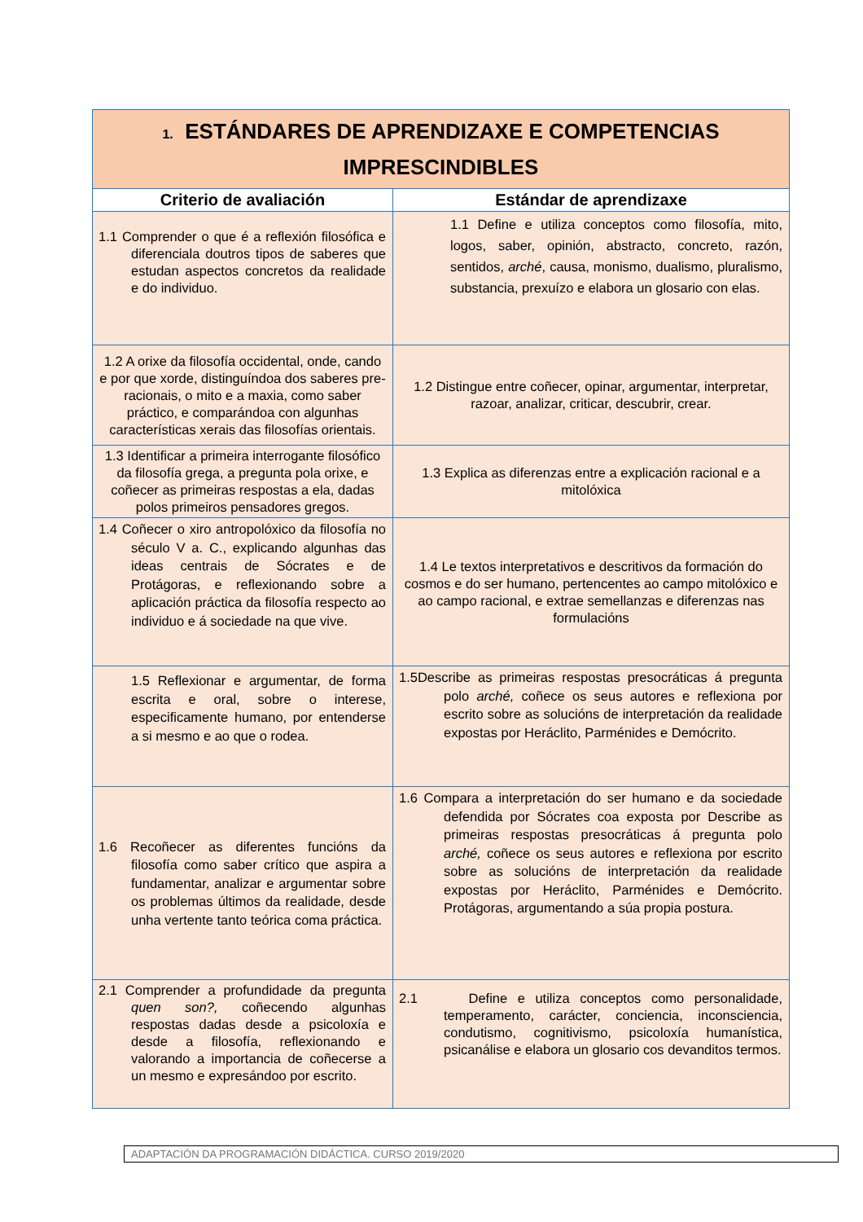| 1. ESTÁNDARES DE APRENDIZAXE E COMPETENCIAS IMPRESCINDIBLES | |
| --- | --- |
| Criterio de avaliación | Estándar de aprendizaxe |
| 1.1 Comprender o que é a reflexión filosófica e diferenciala doutros tipos de saberes que estudan aspectos concretos da realidade e do individuo. | 1.1 Define e utiliza conceptos como filosofía, mito, logos, saber, opinión, abstracto, concreto, razón, sentidos, arché , causa, monismo, dualismo, pluralismo, substancia, prexuízo e elabora un glosario con elas. |
| 1.2 A orixe da filosofía occidental, onde, cando e por que xorde, distinguíndoa dos saberes pre-racionais, o mito e a maxia, como saber práctico, e comparándoa con algunhas características xerais das filosofías orientais. | 1.2 Distingue entre coñecer, opinar, argumentar, interpretar, razoar, analizar, criticar, descubrir, crear. |
| 1.3 Identificar a primeira interrogante filosófico da filosofía grega, a pregunta pola orixe, e coñecer as primeiras respostas a ela, dadas polos primeiros pensadores gregos. | 1.3 Explica as diferenzas entre a explicación racional e a mitolóxica |
| 1.4 Coñecer o xiro antropolóxico da filosofía no século V a. C., explicando algunhas das ideas centrais de Sócrates e de Protágoras, e reflexionando sobre a aplicación práctica da filosofía respecto ao individuo e á sociedade na que vive. | 1.4 Le textos interpretativos e descritivos da formación do cosmos e do ser humano, pertencentes ao campo mitolóxico e ao campo racional, e extrae semellanzas e diferenzas nas formulacións |
| 1.5 Reflexionar e argumentar, de forma escrita e oral, sobre o interese, especificamente humano, por entenderse a si mesmo e ao que o rodea. | 1.5Describe as primeiras respostas presocráticas á pregunta polo arché, coñece os seus autores e reflexiona por escrito sobre as solucións de interpretación da realidade expostas por Heráclito, Parménides e Demócrito. |
| 1.6 Recoñecer as diferentes funcións da filosofía como saber crítico que aspira a fundamentar, analizar e argumentar sobre os problemas últimos da realidade, desde unha vertente tanto teórica coma práctica. | 1.6 Compara a interpretación do ser humano e da sociedade defendida por Sócrates coa exposta por Describe as primeiras respostas presocráticas á pregunta polo arché, coñece os seus autores e reflexiona por escrito sobre as solucións de interpretación da realidade expostas por Heráclito, Parménides e Demócrito. Protágoras, argumentando a súa propia postura. |
| 2.1 Comprender a profundidade da pregunta quen son?, coñecendo algunhas respostas dadas desde a psicoloxía e desde a filosofía, reflexionando e valorando a importancia de coñecerse a un mesmo e expresándoo por escrito. | 2.1 Define e utiliza conceptos como personalidade, temperamento, carácter, conciencia, inconsciencia, condutismo, cognitivismo, psicoloxía humanística, psicanálise e elabora un glosario cos devanditos termos. |
ADAPTACIÓN DA PROGRAMACIÓN DIDÁCTICA. CURSO 2019/2020